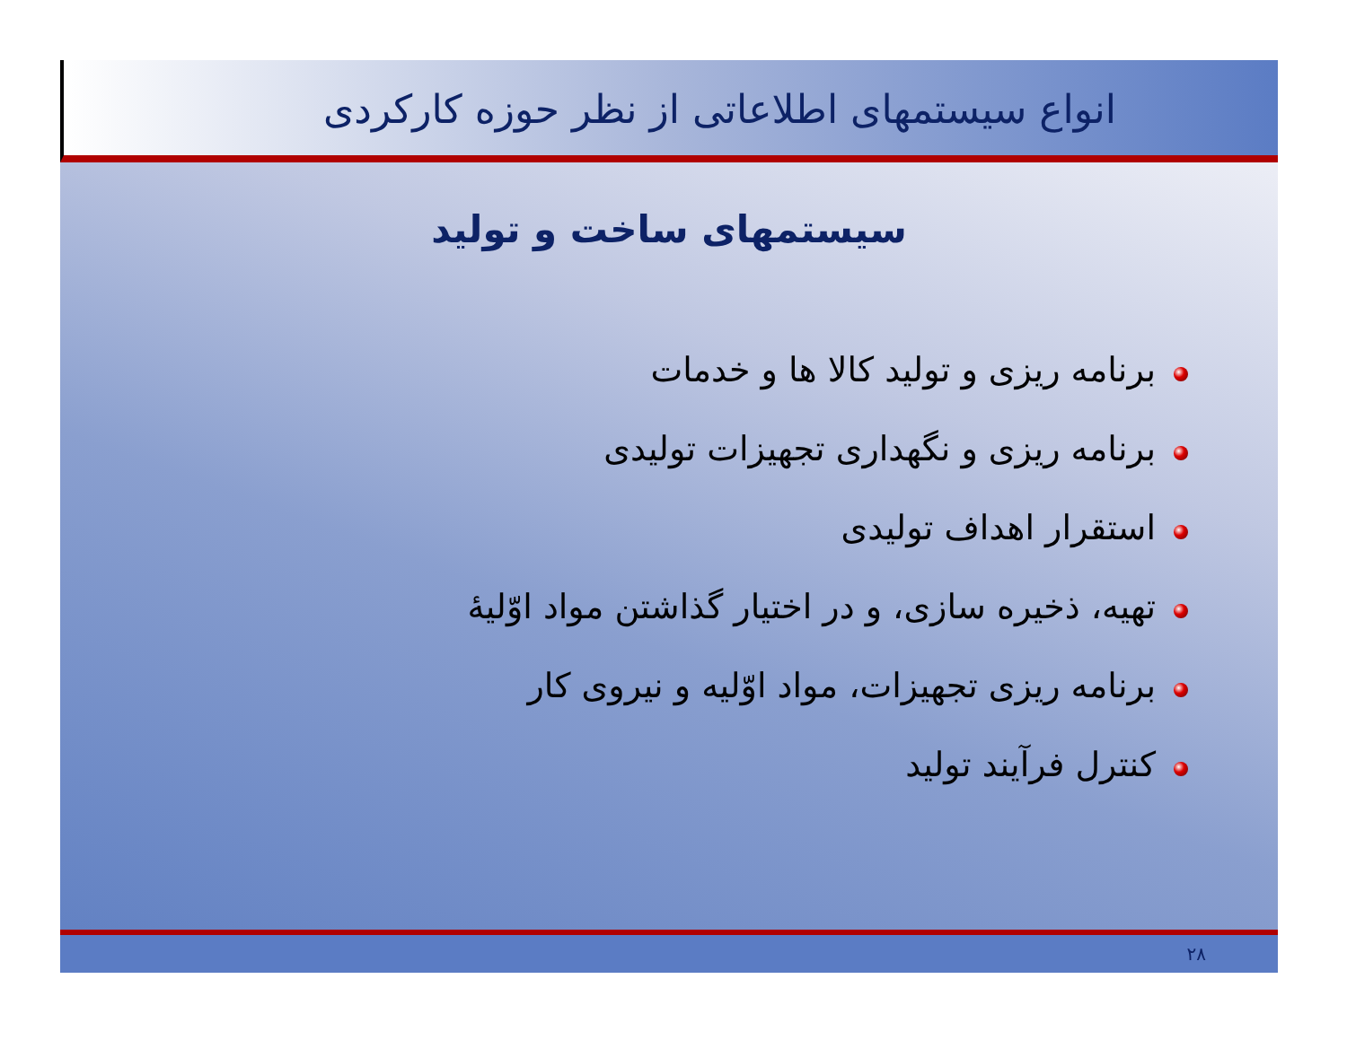انواع سیستمهای اطلاعاتی از نظر حوزه کارکردی
سیستمهای ساخت و تولید
برنامه ریزی و تولید کالا ها و خدمات
برنامه ریزی و نگهداری تجهیزات تولیدی
استقرار اهداف تولیدی
تهیه، ذخیره سازی، و در اختیار گذاشتن مواد اوّلیهٔ
برنامه ریزی تجهیزات، مواد اوّلیه و نیروی کار
کنترل فرآیند تولید
۲۸